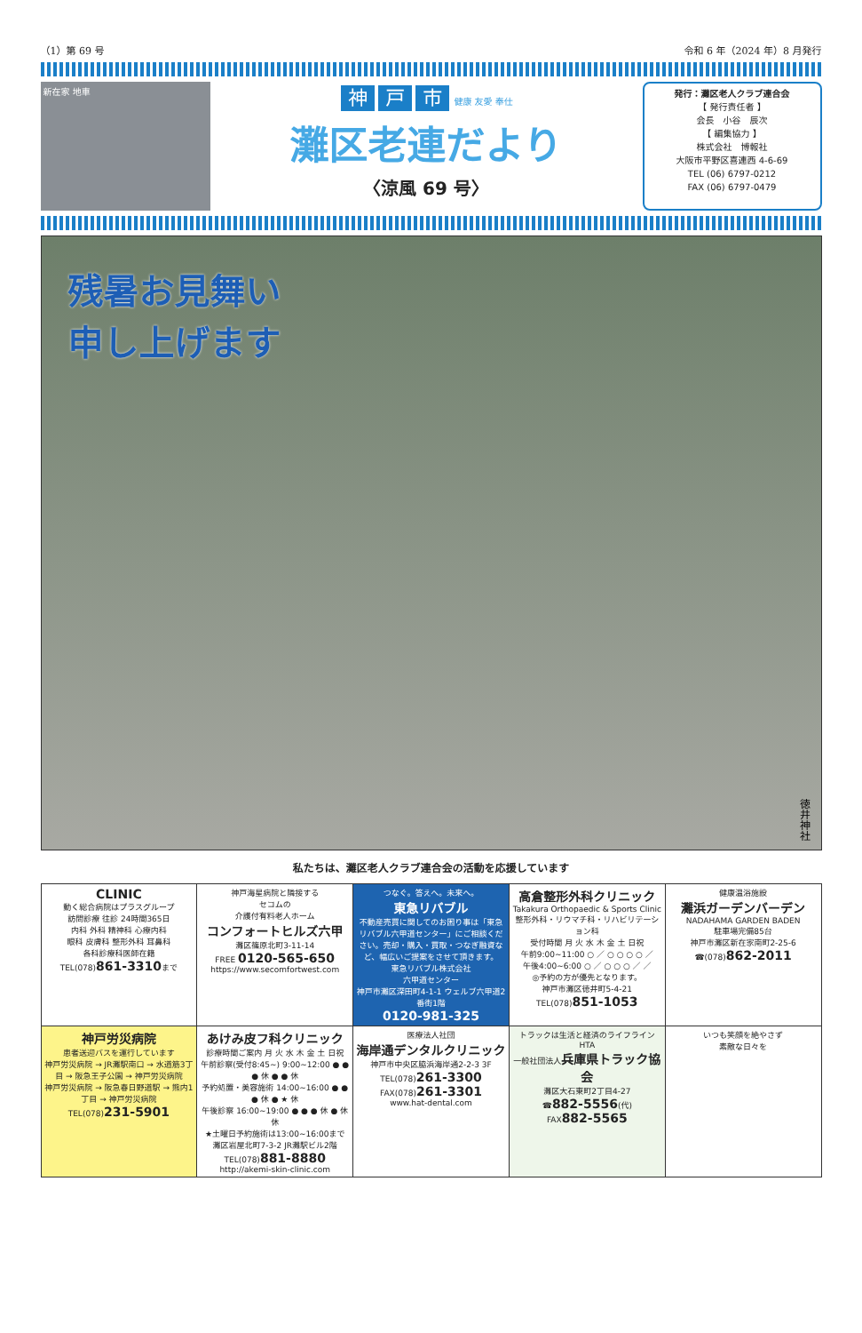（1）第 69 号 令和 6 年（2024 年）8 月発行
新在家 地車
神戸 市 健康 友愛 奉仕
灘区老連だより
〈涼風 69 号〉
発行：灘区老人クラブ連合会
【 発行責任者 】
会長　小谷　辰次
【 編集協力 】
株式会社　博報社
大阪市平野区喜連西 4-6-69
TEL (06) 6797-0212
FAX (06) 6797-0479
残暑お見舞い
申し上げます
徳井神社
私たちは、灘区老人クラブ連合会の活動を応援しています
| CLINIC 動く総合病院はプラスグループ 訪問診療 往診 24時間365日 内科 外科 精神科 心療内科 眼科 皮膚科 整形外科 耳鼻科 各科診療科医師在籍 TEL(078) 861-3310 まで | 神戸海星病院と隣接する セコムの 介護付有料老人ホーム コンフォートヒルズ六甲 灘区篠原北町3-11-14 FREE 0120-565-650 https://www.secomfortwest.com | つなぐ。答えへ。未来へ。 東急リバブル 不動産売買に関してのお困り事は「東急リバブル六甲道センター」にご相談ください。売却・購入・買取・つなぎ融資など、幅広いご提案をさせて頂きます。 東急リバブル株式会社 六甲道センター 神戸市灘区深田町4-1-1 ウェルブ六甲道2番街1階 0120-981-325 | 高倉整形外科クリニック Takakura Orthopaedic & Sports Clinic 整形外科・リウマチ科・リハビリテーション科 受付時間 月 火 水 木 金 土 日祝 午前9:00~11:00 ○ ／ ○ ○ ○ ○ ／ 午後4:00~6:00 ○ ／ ○ ○ ○ ／ ／ ◎予約の方が優先となります。 神戸市灘区徳井町5-4-21 TEL(078) 851-1053 | 健康温浴施設 灘浜ガーデンバーデン NADAHAMA GARDEN BADEN 駐車場完備85台 神戸市灘区新在家南町2-25-6 ☎(078) 862-2011 |
| 神戸労災病院 患者送迎バスを運行しています 神戸労災病院 → JR灘駅南口 → 水道筋3丁目 → 阪急王子公園 → 神戸労災病院 神戸労災病院 → 阪急春日野道駅 → 熊内1丁目 → 神戸労災病院 TEL(078) 231-5901 | あけみ皮フ科クリニック 診療時間ご案内 月 火 水 木 金 土 日祝 午前診察(受付8:45~) 9:00~12:00 ● ● ● 休 ● ● 休 予約処置・美容施術 14:00~16:00 ● ● ● 休 ● ★ 休 午後診察 16:00~19:00 ● ● ● 休 ● 休 休 ★土曜日予約施術は13:00~16:00まで 灘区岩屋北町7-3-2 JR灘駅ビル2階 TEL(078) 881-8880 http://akemi-skin-clinic.com | 医療法人社団 海岸通デンタルクリニック 神戸市中央区脇浜海岸通2-2-3 3F TEL(078) 261-3300 FAX(078) 261-3301 www.hat-dental.com | トラックは生活と経済のライフライン HTA 一般社団法人 兵庫県トラック協会 灘区大石東町2丁目4-27 ☎ 882-5556 (代) FAX 882-5565 | いつも笑顔を絶やさず 素敵な日々を |